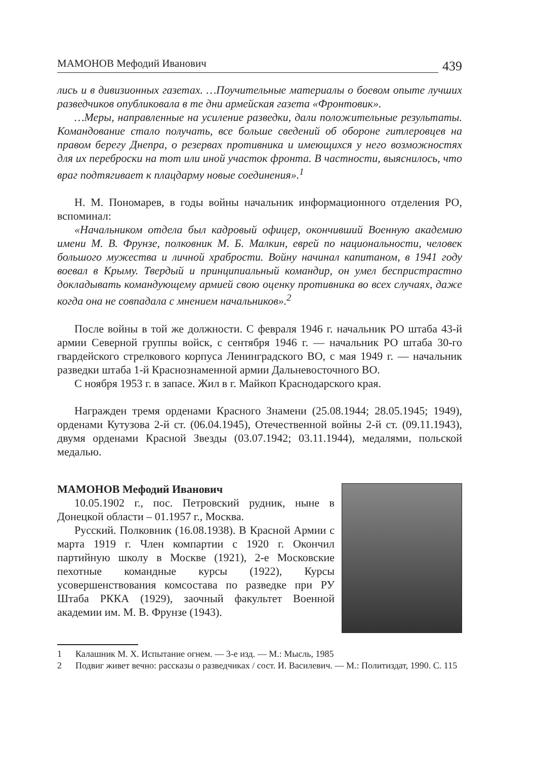МАМОНОВ Мефодий Иванович 439
лись и в дивизионных газетах. …Поучительные материалы о боевом опыте лучших разведчиков опубликовала в те дни армейская газета «Фронтовик».
…Меры, направленные на усиление разведки, дали положительные результаты. Командование стало получать, все больше сведений об обороне гитлеровцев на правом берегу Днепра, о резервах противника и имеющихся у него возможностях для их переброски на тот или иной участок фронта. В частности, выяснилось, что враг подтягивает к плацдарму новые соединения».<sup>1</sup>
Н. М. Пономарев, в годы войны начальник информационного отделения РО, вспоминал:
«Начальником отдела был кадровый офицер, окончивший Военную академию имени М. В. Фрунзе, полковник М. Б. Малкин, еврей по национальности, человек большого мужества и личной храбрости. Войну начинал капитаном, в 1941 году воевал в Крыму. Твердый и принципиальный командир, он умел беспристрастно докладывать командующему армией свою оценку противника во всех случаях, даже когда она не совпадала с мнением начальников».<sup>2</sup>
После войны в той же должности. С февраля 1946 г. начальник РО штаба 43-й армии Северной группы войск, с сентября 1946 г. — начальник РО штаба 30-го гвардейского стрелкового корпуса Ленинградского ВО, с мая 1949 г. — начальник разведки штаба 1-й Краснознаменной армии Дальневосточного ВО.
С ноября 1953 г. в запасе. Жил в г. Майкоп Краснодарского края.
Награжден тремя орденами Красного Знамени (25.08.1944; 28.05.1945; 1949), орденами Кутузова 2-й ст. (06.04.1945), Отечественной войны 2-й ст. (09.11.1943), двумя орденами Красной Звезды (03.07.1942; 03.11.1944), медалями, польской медалью.
МАМОНОВ Мефодий Иванович
10.05.1902 г., пос. Петровский рудник, ныне в Донецкой области – 01.1957 г., Москва.
Русский. Полковник (16.08.1938). В Красной Армии с марта 1919 г. Член компартии с 1920 г. Окончил партийную школу в Москве (1921), 2-е Московские пехотные командные курсы (1922), Курсы усовершенствования комсостава по разведке при РУ Штаба РККА (1929), заочный факультет Военной академии им. М. В. Фрунзе (1943).
1 Калашник М. Х. Испытание огнем. — 3-е изд. — М.: Мысль, 1985
2 Подвиг живет вечно: рассказы о разведчиках / сост. И. Василевич. — М.: Политиздат, 1990. С. 115